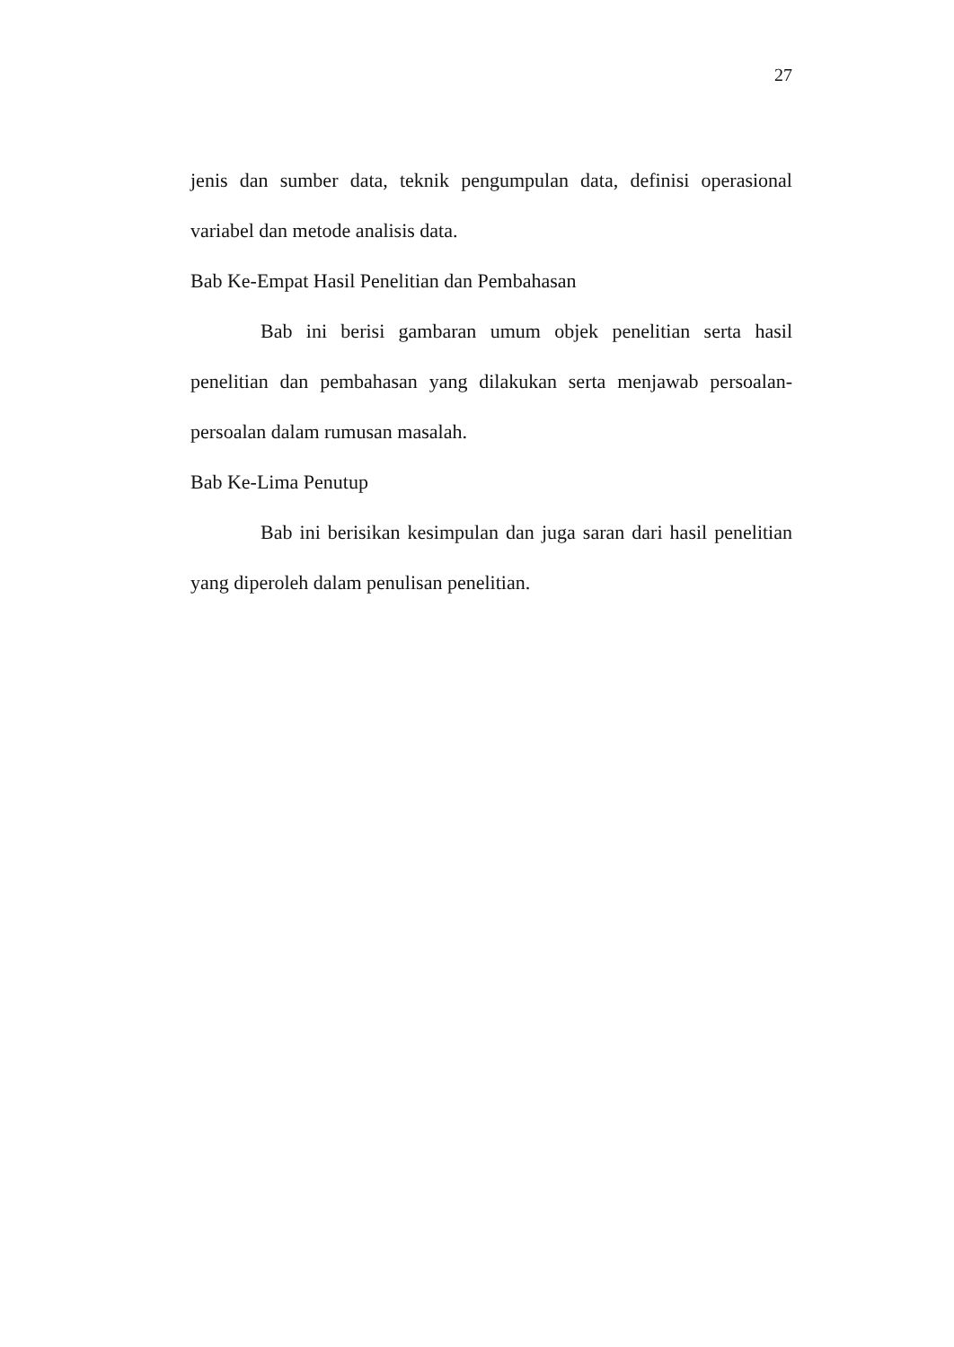27
jenis dan sumber data, teknik pengumpulan data, definisi operasional variabel dan metode analisis data.
Bab Ke-Empat Hasil Penelitian dan Pembahasan
Bab ini berisi gambaran umum objek penelitian serta hasil penelitian dan pembahasan yang dilakukan serta menjawab persoalan-persoalan dalam rumusan masalah.
Bab Ke-Lima Penutup
Bab ini berisikan kesimpulan dan juga saran dari hasil penelitian yang diperoleh dalam penulisan penelitian.